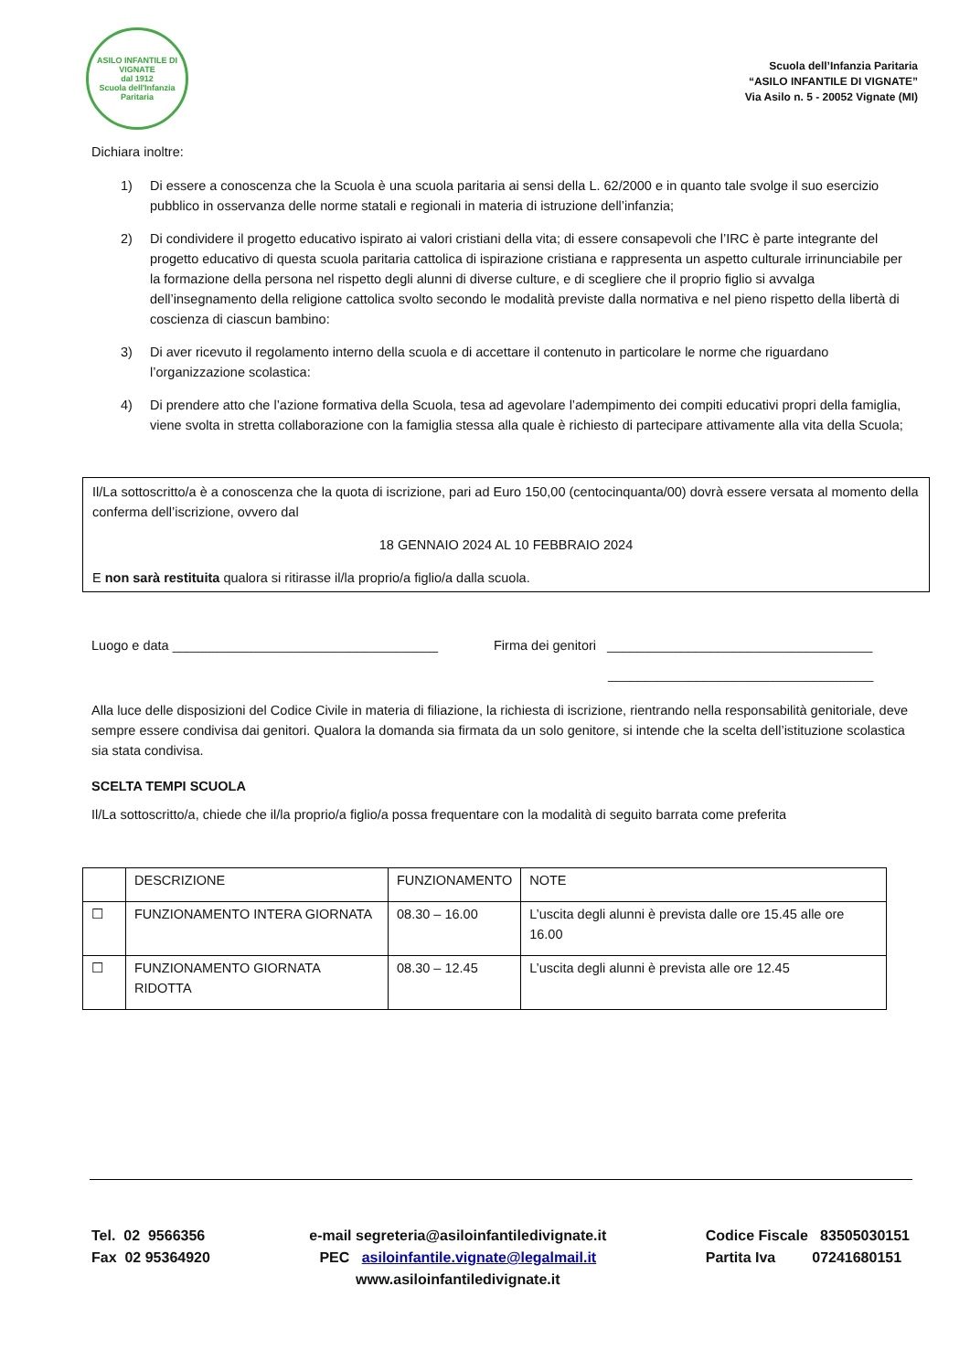ASILO INFANTILE DI VIGNATE
dal 1912
Scuola dell'Infanzia Paritaria
Scuola dell’Infanzia Paritaria
“ASILO INFANTILE DI VIGNATE”
Via Asilo n. 5 - 20052 Vignate (MI)
Dichiara inoltre:
1) Di essere a conoscenza che la Scuola è una scuola paritaria ai sensi della L. 62/2000 e in quanto tale svolge il suo esercizio pubblico in osservanza delle norme statali e regionali in materia di istruzione dell’infanzia;
2) Di condividere il progetto educativo ispirato ai valori cristiani della vita; di essere consapevoli che l’IRC è parte integrante del progetto educativo di questa scuola paritaria cattolica di ispirazione cristiana e rappresenta un aspetto culturale irrinunciabile per la formazione della persona nel rispetto degli alunni di diverse culture, e di scegliere che il proprio figlio si avvalga dell’insegnamento della religione cattolica svolto secondo le modalità previste dalla normativa e nel pieno rispetto della libertà di coscienza di ciascun bambino:
3) Di aver ricevuto il regolamento interno della scuola e di accettare il contenuto in particolare le norme che riguardano l’organizzazione scolastica:
4) Di prendere atto che l’azione formativa della Scuola, tesa ad agevolare l’adempimento dei compiti educativi propri della famiglia, viene svolta in stretta collaborazione con la famiglia stessa alla quale è richiesto di partecipare attivamente alla vita della Scuola;
Il/La sottoscritto/a è a conoscenza che la quota di iscrizione, pari ad Euro 150,00 (centocinquanta/00) dovrà essere versata al momento della conferma dell’iscrizione, ovvero dal
18 GENNAIO 2024 AL 10 FEBBRAIO 2024
E non sarà restituita qualora si ritirasse il/la proprio/a figlio/a dalla scuola.
Luogo e data ____________________________________ Firma dei genitori ____________________________________
____________________________________
Alla luce delle disposizioni del Codice Civile in materia di filiazione, la richiesta di iscrizione, rientrando nella responsabilità genitoriale, deve sempre essere condivisa dai genitori. Qualora la domanda sia firmata da un solo genitore, si intende che la scelta dell’istituzione scolastica sia stata condivisa.
SCELTA TEMPI SCUOLA
Il/La sottoscritto/a, chiede che il/la proprio/a figlio/a possa frequentare con la modalità di seguito barrata come preferita
| | DESCRIZIONE | FUNZIONAMENTO | NOTE |
| ☐ | FUNZIONAMENTO INTERA GIORNATA | 08.30 – 16.00 | L’uscita degli alunni è prevista dalle ore 15.45 alle ore 16.00 |
| ☐ | FUNZIONAMENTO GIORNATA RIDOTTA | 08.30 – 12.45 | L’uscita degli alunni è prevista alle ore 12.45 |
Tel. 02 9566356
Fax 02 95364920
e-mail segreteria@asiloinfantiledivignate.it
PEC asiloinfantile.vignate@legalmail.it
www.asiloinfantiledivignate.it
Codice Fiscale 83505030151
Partita Iva 07241680151